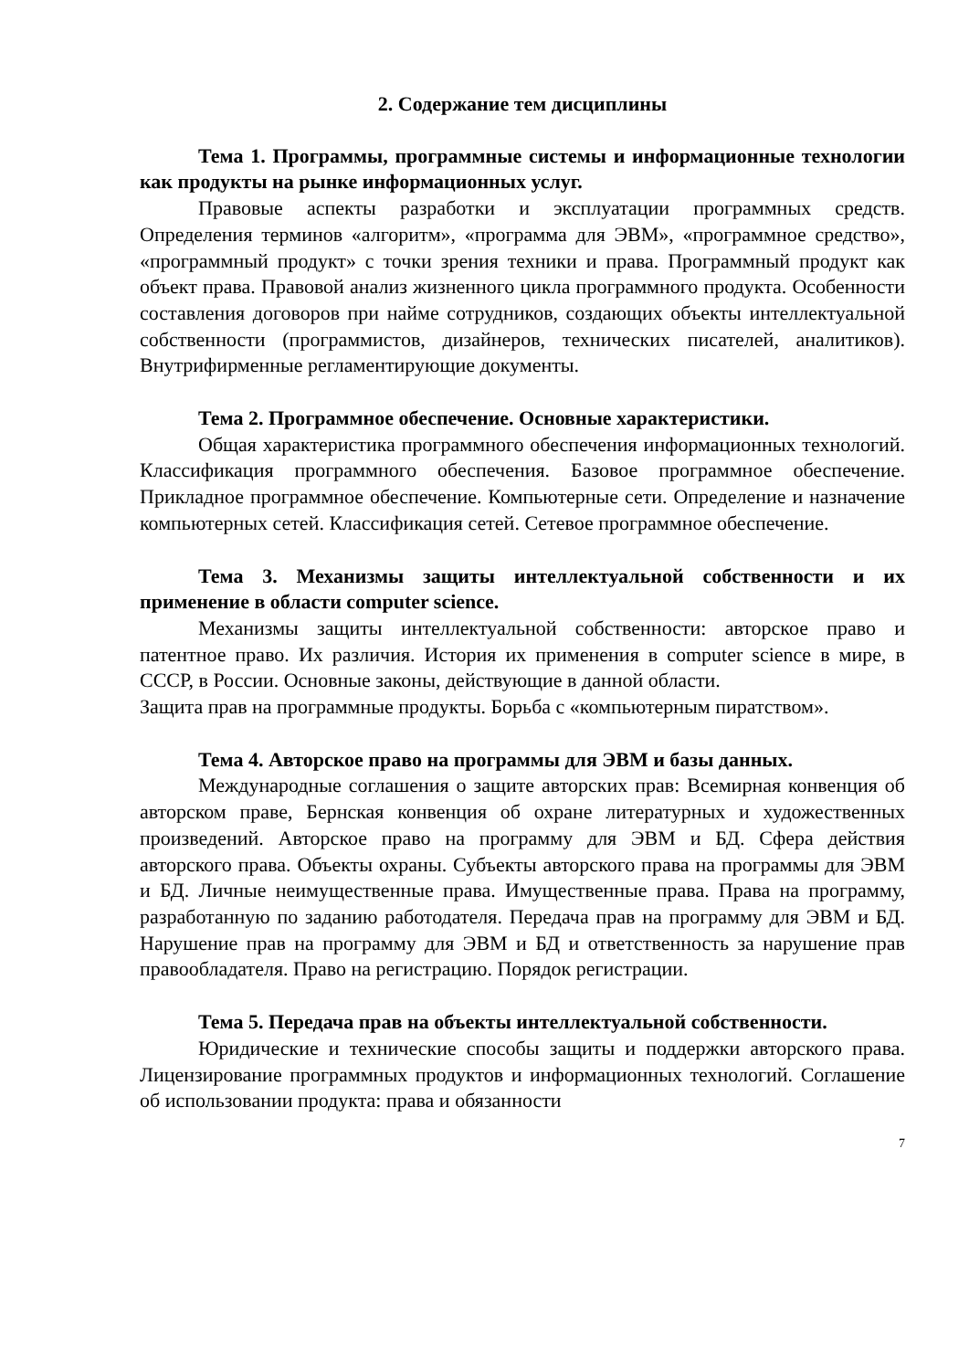2. Содержание тем дисциплины
Тема 1. Программы, программные системы и информационные технологии как продукты на рынке информационных услуг.
Правовые аспекты разработки и эксплуатации программных средств. Определения терминов «алгоритм», «программа для ЭВМ», «программное средство», «программный продукт» с точки зрения техники и права. Программный продукт как объект права. Правовой анализ жизненного цикла программного продукта. Особенности составления договоров при найме сотрудников, создающих объекты интеллектуальной собственности (программистов, дизайнеров, технических писателей, аналитиков). Внутрифирменные регламентирующие документы.
Тема 2. Программное обеспечение. Основные характеристики.
Общая характеристика программного обеспечения информационных технологий. Классификация программного обеспечения. Базовое программное обеспечение. Прикладное программное обеспечение. Компьютерные сети. Определение и назначение компьютерных сетей. Классификация сетей. Сетевое программное обеспечение.
Тема 3. Механизмы защиты интеллектуальной собственности и их применение в области computer science.
Механизмы защиты интеллектуальной собственности: авторское право и патентное право. Их различия. История их применения в computer science в мире, в СССР, в России. Основные законы, действующие в данной области.
Защита прав на программные продукты. Борьба с «компьютерным пиратством».
Тема 4. Авторское право на программы для ЭВМ и базы данных.
Международные соглашения о защите авторских прав: Всемирная конвенция об авторском праве, Бернская конвенция об охране литературных и художественных произведений. Авторское право на программу для ЭВМ и БД. Сфера действия авторского права. Объекты охраны. Субъекты авторского права на программы для ЭВМ и БД. Личные неимущественные права. Имущественные права. Права на программу, разработанную по заданию работодателя. Передача прав на программу для ЭВМ и БД. Нарушение прав на программу для ЭВМ и БД и ответственность за нарушение прав правообладателя. Право на регистрацию. Порядок регистрации.
Тема 5. Передача прав на объекты интеллектуальной собственности.
Юридические и технические способы защиты и поддержки авторского права. Лицензирование программных продуктов и информационных технологий. Соглашение об использовании продукта: права и обязанности
7